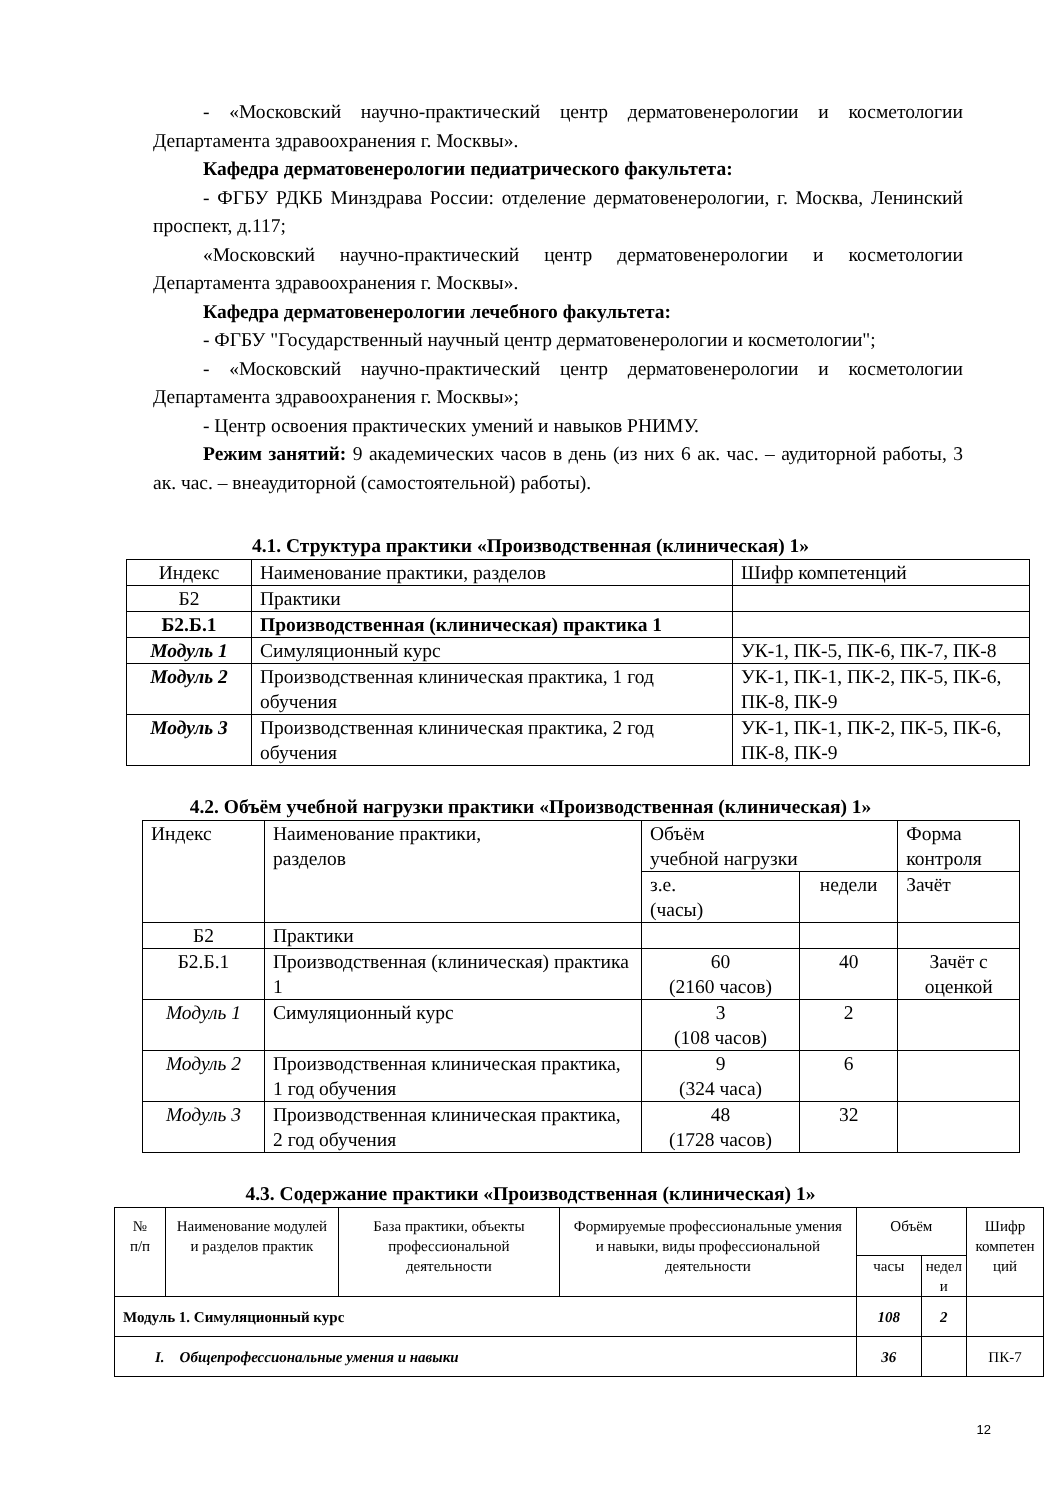- «Московский научно-практический центр дерматовенерологии и косметологии Департамента здравоохранения г. Москвы».
Кафедра дерматовенерологии педиатрического факультета:
- ФГБУ РДКБ Минздрава России: отделение дерматовенерологии, г. Москва, Ленинский проспект, д.117;
«Московский научно-практический центр дерматовенерологии и косметологии Департамента здравоохранения г. Москвы».
Кафедра дерматовенерологии лечебного факультета:
- ФГБУ "Государственный научный центр дерматовенерологии и косметологии";
- «Московский научно-практический центр дерматовенерологии и косметологии Департамента здравоохранения г. Москвы»;
- Центр освоения практических умений и навыков РНИМУ.
Режим занятий: 9 академических часов в день (из них 6 ак. час. – аудиторной работы, 3 ак. час. – внеаудиторной (самостоятельной) работы).
4.1. Структура практики «Производственная (клиническая) 1»
| Индекс | Наименование практики, разделов | Шифр компетенций |
| Б2 | Практики | |
| Б2.Б.1 | Производственная (клиническая) практика 1 | |
| Модуль 1 | Симуляционный курс | УК-1, ПК-5, ПК-6, ПК-7, ПК-8 |
| Модуль 2 | Производственная клиническая практика, 1 год обучения | УК-1, ПК-1, ПК-2, ПК-5, ПК-6, ПК-8, ПК-9 |
| Модуль 3 | Производственная клиническая практика, 2 год обучения | УК-1, ПК-1, ПК-2, ПК-5, ПК-6, ПК-8, ПК-9 |
4.2. Объём учебной нагрузки практики «Производственная (клиническая) 1»
| Индекс | Наименование практики, разделов | Объём учебной нагрузки | | Форма контроля |
| | | з.е. (часы) | недели | Зачёт |
| Б2 | Практики | | | |
| Б2.Б.1 | Производственная (клиническая) практика 1 | 60 (2160 часов) | 40 | Зачёт с оценкой |
| Модуль 1 | Симуляционный курс | 3 (108 часов) | 2 | |
| Модуль 2 | Производственная клиническая практика, 1 год обучения | 9 (324 часа) | 6 | |
| Модуль 3 | Производственная клиническая практика, 2 год обучения | 48 (1728 часов) | 32 | |
4.3. Содержание практики «Производственная (клиническая) 1»
| № п/п | Наименование модулей и разделов практик | База практики, объекты профессиональной деятельности | Формируемые профессиональные умения и навыки, виды профессиональной деятельности | Объём | | Шифр компетен ций |
| | | | | часы | недел и | |
| Модуль 1. Симуляционный курс | | | | 108 | 2 | |
| I. Общепрофессиональные умения и навыки | | | | 36 | | ПК-7 |
12